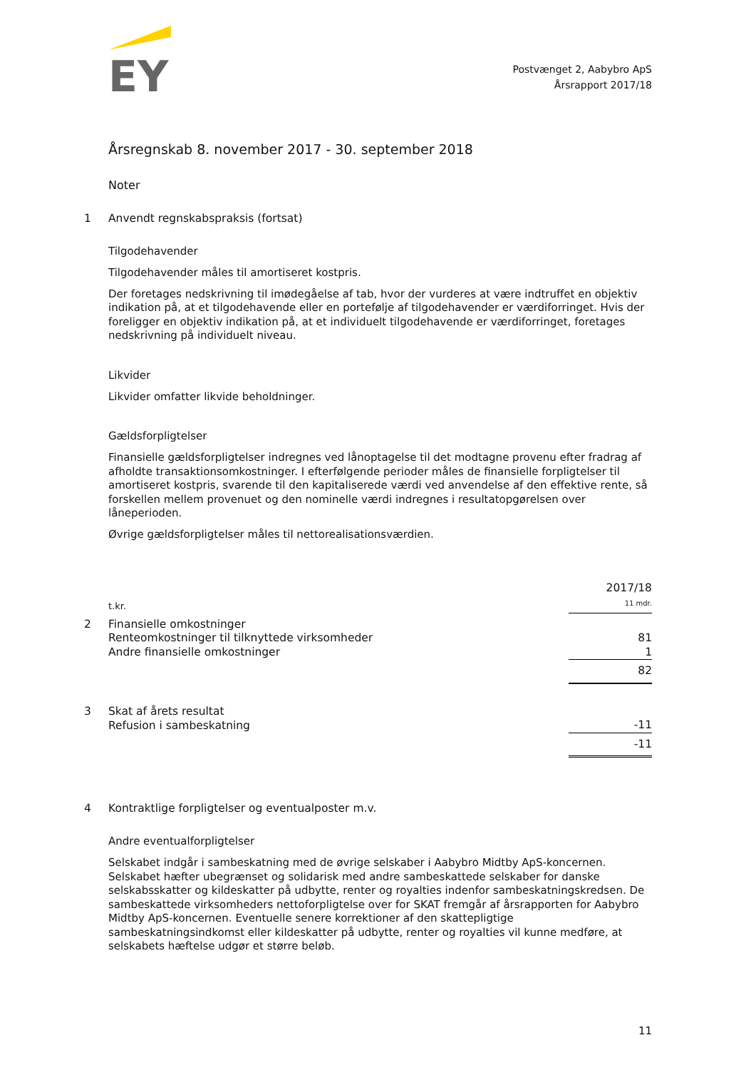EY
Postvænget 2, Aabybro ApS
Årsrapport 2017/18
Årsregnskab 8. november 2017 - 30. september 2018
Noter
1 Anvendt regnskabspraksis (fortsat)
Tilgodehavender
Tilgodehavender måles til amortiseret kostpris.
Der foretages nedskrivning til imødegåelse af tab, hvor der vurderes at være indtruffet en objektiv indikation på, at et tilgodehavende eller en portefølje af tilgodehavender er værdiforringet. Hvis der foreligger en objektiv indikation på, at et individuelt tilgodehavende er værdiforringet, foretages nedskrivning på individuelt niveau.
Likvider
Likvider omfatter likvide beholdninger.
Gældsforpligtelser
Finansielle gældsforpligtelser indregnes ved lånoptagelse til det modtagne provenu efter fradrag af afholdte transaktionsomkostninger. I efterfølgende perioder måles de finansielle forpligtelser til amortiseret kostpris, svarende til den kapitaliserede værdi ved anvendelse af den effektive rente, så forskellen mellem provenuet og den nominelle værdi indregnes i resultatopgørelsen over låneperioden.
Øvrige gældsforpligtelser måles til nettorealisationsværdien.
| | t.kr. | 2017/18 11 mdr. |
| 2 | Finansielle omkostninger | |
| | Renteomkostninger til tilknyttede virksomheder | 81 |
| | Andre finansielle omkostninger | 1 |
| | | 82 |
| 3 | Skat af årets resultat | |
| | Refusion i sambeskatning | -11 |
| | | -11 |
4 Kontraktlige forpligtelser og eventualposter m.v.
Andre eventualforpligtelser
Selskabet indgår i sambeskatning med de øvrige selskaber i Aabybro Midtby ApS-koncernen. Selskabet hæfter ubegrænset og solidarisk med andre sambeskattede selskaber for danske selskabsskatter og kildeskatter på udbytte, renter og royalties indenfor sambeskatningskredsen. De sambeskattede virksomheders nettoforpligtelse over for SKAT fremgår af årsrapporten for Aabybro Midtby ApS-koncernen. Eventuelle senere korrektioner af den skattepligtige sambeskatningsindkomst eller kildeskatter på udbytte, renter og royalties vil kunne medføre, at selskabets hæftelse udgør et større beløb.
11